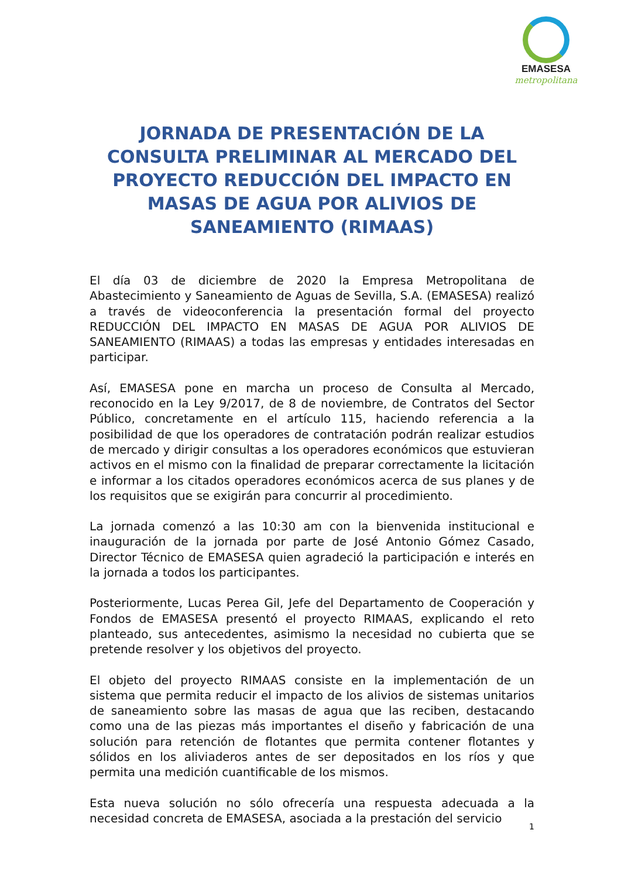EMASESA
metropolitana
JORNADA DE PRESENTACIÓN DE LA CONSULTA PRELIMINAR AL MERCADO DEL PROYECTO REDUCCIÓN DEL IMPACTO EN MASAS DE AGUA POR ALIVIOS DE SANEAMIENTO (RIMAAS)
El día 03 de diciembre de 2020 la Empresa Metropolitana de Abastecimiento y Saneamiento de Aguas de Sevilla, S.A. (EMASESA) realizó a través de videoconferencia la presentación formal del proyecto REDUCCIÓN DEL IMPACTO EN MASAS DE AGUA POR ALIVIOS DE SANEAMIENTO (RIMAAS) a todas las empresas y entidades interesadas en participar.
Así, EMASESA pone en marcha un proceso de Consulta al Mercado, reconocido en la Ley 9/2017, de 8 de noviembre, de Contratos del Sector Público, concretamente en el artículo 115, haciendo referencia a la posibilidad de que los operadores de contratación podrán realizar estudios de mercado y dirigir consultas a los operadores económicos que estuvieran activos en el mismo con la finalidad de preparar correctamente la licitación e informar a los citados operadores económicos acerca de sus planes y de los requisitos que se exigirán para concurrir al procedimiento.
La jornada comenzó a las 10:30 am con la bienvenida institucional e inauguración de la jornada por parte de José Antonio Gómez Casado, Director Técnico de EMASESA quien agradeció la participación e interés en la jornada a todos los participantes.
Posteriormente, Lucas Perea Gil, Jefe del Departamento de Cooperación y Fondos de EMASESA presentó el proyecto RIMAAS, explicando el reto planteado, sus antecedentes, asimismo la necesidad no cubierta que se pretende resolver y los objetivos del proyecto.
El objeto del proyecto RIMAAS consiste en la implementación de un sistema que permita reducir el impacto de los alivios de sistemas unitarios de saneamiento sobre las masas de agua que las reciben, destacando como una de las piezas más importantes el diseño y fabricación de una solución para retención de flotantes que permita contener flotantes y sólidos en los aliviaderos antes de ser depositados en los ríos y que permita una medición cuantificable de los mismos.
Esta nueva solución no sólo ofrecería una respuesta adecuada a la necesidad concreta de EMASESA, asociada a la prestación del servicio
1